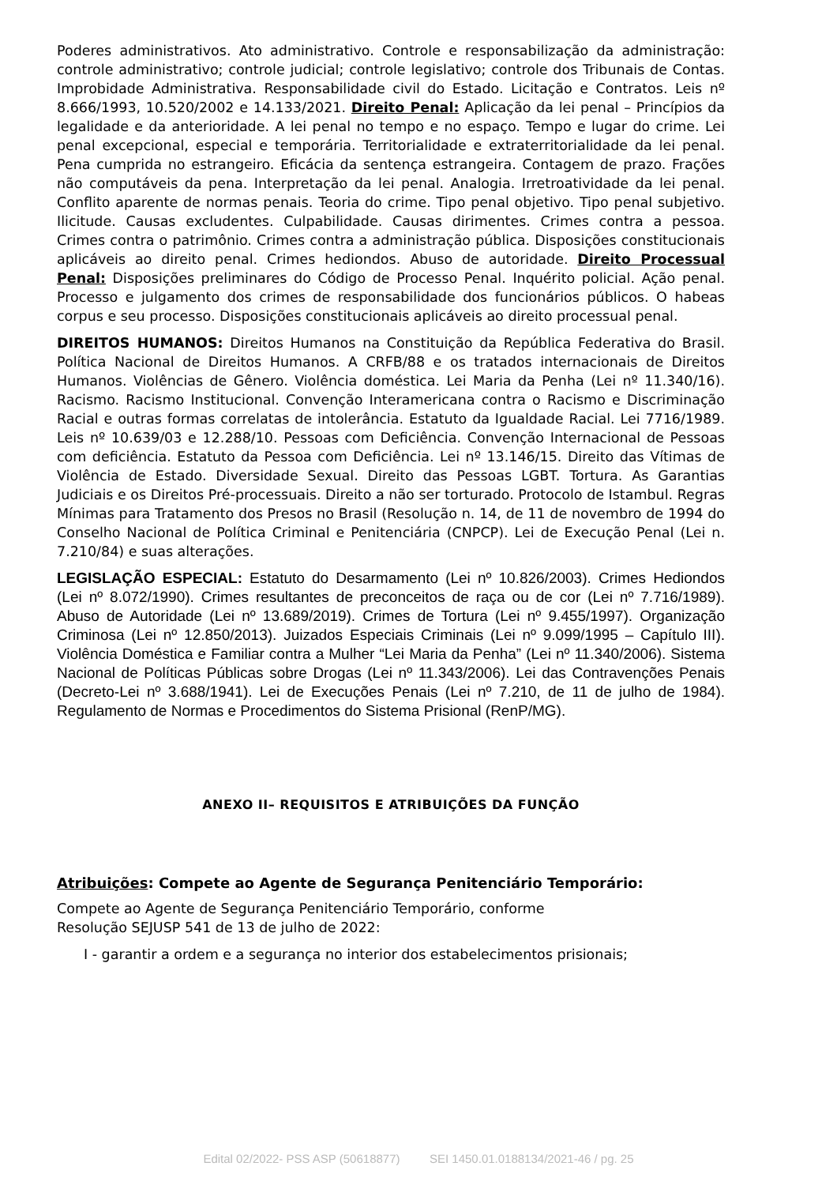Poderes administrativos. Ato administrativo. Controle e responsabilização da administração: controle administrativo; controle judicial; controle legislativo; controle dos Tribunais de Contas. Improbidade Administrativa. Responsabilidade civil do Estado. Licitação e Contratos. Leis nº 8.666/1993, 10.520/2002 e 14.133/2021. Direito Penal: Aplicação da lei penal – Princípios da legalidade e da anterioridade. A lei penal no tempo e no espaço. Tempo e lugar do crime. Lei penal excepcional, especial e temporária. Territorialidade e extraterritorialidade da lei penal. Pena cumprida no estrangeiro. Eficácia da sentença estrangeira. Contagem de prazo. Frações não computáveis da pena. Interpretação da lei penal. Analogia. Irretroatividade da lei penal. Conflito aparente de normas penais. Teoria do crime. Tipo penal objetivo. Tipo penal subjetivo. Ilicitude. Causas excludentes. Culpabilidade. Causas dirimentes. Crimes contra a pessoa. Crimes contra o patrimônio. Crimes contra a administração pública. Disposições constitucionais aplicáveis ao direito penal. Crimes hediondos. Abuso de autoridade. Direito Processual Penal: Disposições preliminares do Código de Processo Penal. Inquérito policial. Ação penal. Processo e julgamento dos crimes de responsabilidade dos funcionários públicos. O habeas corpus e seu processo. Disposições constitucionais aplicáveis ao direito processual penal.
DIREITOS HUMANOS: Direitos Humanos na Constituição da República Federativa do Brasil. Política Nacional de Direitos Humanos. A CRFB/88 e os tratados internacionais de Direitos Humanos. Violências de Gênero. Violência doméstica. Lei Maria da Penha (Lei nº 11.340/16). Racismo. Racismo Institucional. Convenção Interamericana contra o Racismo e Discriminação Racial e outras formas correlatas de intolerância. Estatuto da Igualdade Racial. Lei 7716/1989. Leis nº 10.639/03 e 12.288/10. Pessoas com Deficiência. Convenção Internacional de Pessoas com deficiência. Estatuto da Pessoa com Deficiência. Lei nº 13.146/15. Direito das Vítimas de Violência de Estado. Diversidade Sexual. Direito das Pessoas LGBT. Tortura. As Garantias Judiciais e os Direitos Pré-processuais. Direito a não ser torturado. Protocolo de Istambul. Regras Mínimas para Tratamento dos Presos no Brasil (Resolução n. 14, de 11 de novembro de 1994 do Conselho Nacional de Política Criminal e Penitenciária (CNPCP). Lei de Execução Penal (Lei n. 7.210/84) e suas alterações.
LEGISLAÇÃO ESPECIAL: Estatuto do Desarmamento (Lei nº 10.826/2003). Crimes Hediondos (Lei nº 8.072/1990). Crimes resultantes de preconceitos de raça ou de cor (Lei nº 7.716/1989). Abuso de Autoridade (Lei nº 13.689/2019). Crimes de Tortura (Lei nº 9.455/1997). Organização Criminosa (Lei nº 12.850/2013). Juizados Especiais Criminais (Lei nº 9.099/1995 – Capítulo III). Violência Doméstica e Familiar contra a Mulher “Lei Maria da Penha” (Lei nº 11.340/2006). Sistema Nacional de Políticas Públicas sobre Drogas (Lei nº 11.343/2006). Lei das Contravenções Penais (Decreto-Lei nº 3.688/1941). Lei de Execuções Penais (Lei nº 7.210, de 11 de julho de 1984). Regulamento de Normas e Procedimentos do Sistema Prisional (RenP/MG).
ANEXO II– REQUISITOS E ATRIBUIÇÕES DA FUNÇÃO
Atribuições: Compete ao Agente de Segurança Penitenciário Temporário:
Compete ao Agente de Segurança Penitenciário Temporário, conforme
Resolução SEJUSP 541 de 13 de julho de 2022:
I - garantir a ordem e a segurança no interior dos estabelecimentos prisionais;
Edital 02/2022- PSS ASP (50618877) SEI 1450.01.0188134/2021-46 / pg. 25